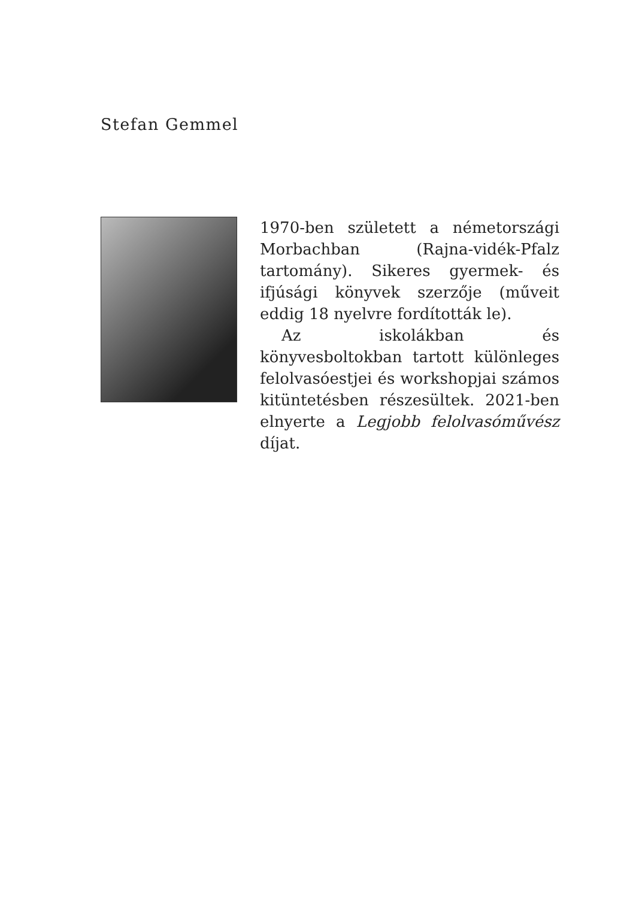Stefan Gemmel
1970-ben született a németországi Morbachban (Rajna-vidék-Pfalz tartomány). Sikeres gyermek- és ifjúsági könyvek szerzője (műveit eddig 18 nyelvre fordították le).
Az iskolákban és könyvesboltokban tartott különleges felolvasóestjei és workshopjai számos kitüntetésben részesültek. 2021-ben elnyerte a Legjobb felolvasóművész díjat.